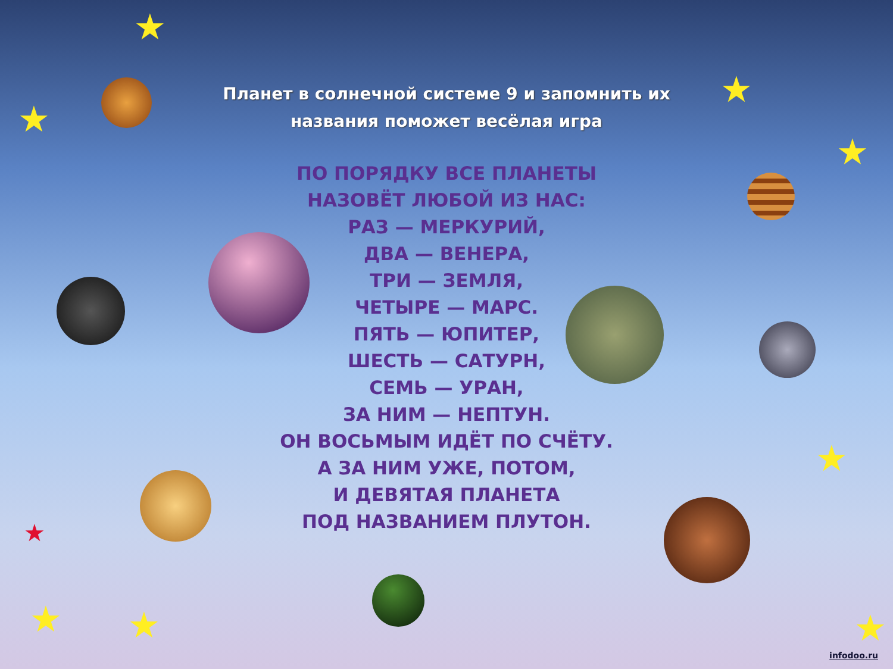★
★
★
★
★
★ ★ ★
★
Планет в солнечной системе 9 и запомнить их
названия поможет весёлая игра
ПО ПОРЯДКУ ВСЕ ПЛАНЕТЫ
НАЗОВЁТ ЛЮБОЙ ИЗ НАС:
РАЗ — МЕРКУРИЙ,
ДВА — ВЕНЕРА,
ТРИ — ЗЕМЛЯ,
ЧЕТЫРЕ — МАРС.
ПЯТЬ — ЮПИТЕР,
ШЕСТЬ — САТУРН,
СЕМЬ — УРАН,
ЗА НИМ — НЕПТУН.
ОН ВОСЬМЫМ ИДЁТ ПО СЧЁТУ.
А ЗА НИМ УЖЕ, ПОТОМ,
И ДЕВЯТАЯ ПЛАНЕТА
ПОД НАЗВАНИЕМ ПЛУТОН.
infodoo.ru